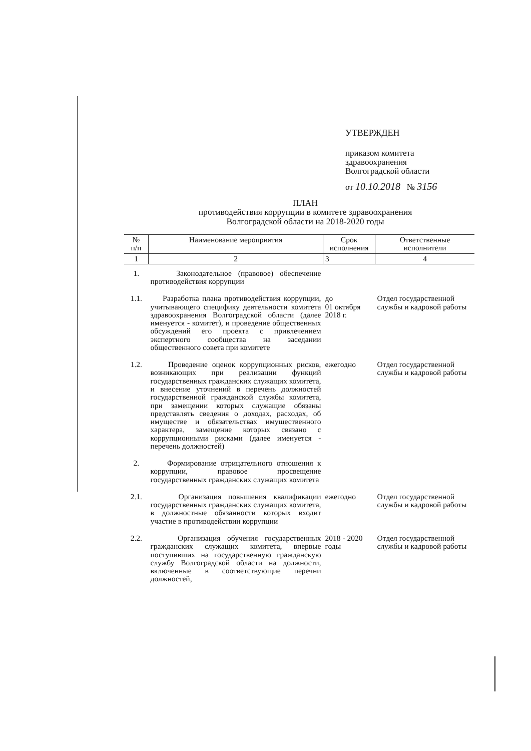УТВЕРЖДЕН
приказом комитета
здравоохранения
Волгоградской области
от 10.10.2018 № 3156
ПЛАН
противодействия коррупции в комитете здравоохранения
Волгоградской области на 2018-2020 годы
| № п/п | Наименование мероприятия | Срок исполнения | Ответственные исполнители |
| --- | --- | --- | --- |
| 1 | 2 | 3 | 4 |
| 1. | Законодательное (правовое) обеспечение противодействия коррупции | | |
| 1.1. | Разработка плана противодействия коррупции, учитывающего специфику деятельности комитета здравоохранения Волгоградской области (далее именуется - комитет), и проведение общественных обсуждений его проекта с привлечением экспертного сообщества на заседании общественного совета при комитете | до 01 октября 2018 г. | Отдел государственной службы и кадровой работы |
| 1.2. | Проведение оценок коррупционных рисков, возникающих при реализации функций государственных гражданских служащих комитета, и внесение уточнений в перечень должностей государственной гражданской службы комитета, при замещении которых служащие обязаны представлять сведения о доходах, расходах, об имуществе и обязательствах имущественного характера, замещение которых связано с коррупционными рисками (далее именуется - перечень должностей) | ежегодно | Отдел государственной службы и кадровой работы |
| 2. | Формирование отрицательного отношения к коррупции, правовое просвещение государственных гражданских служащих комитета | | |
| 2.1. | Организация повышения квалификации государственных гражданских служащих комитета, в должностные обязанности которых входит участие в противодействии коррупции | ежегодно | Отдел государственной службы и кадровой работы |
| 2.2. | Организация обучения государственных гражданских служащих комитета, впервые поступивших на государственную гражданскую службу Волгоградской области на должности, включенные в соответствующие перечни должностей, | 2018 - 2020 годы | Отдел государственной службы и кадровой работы |